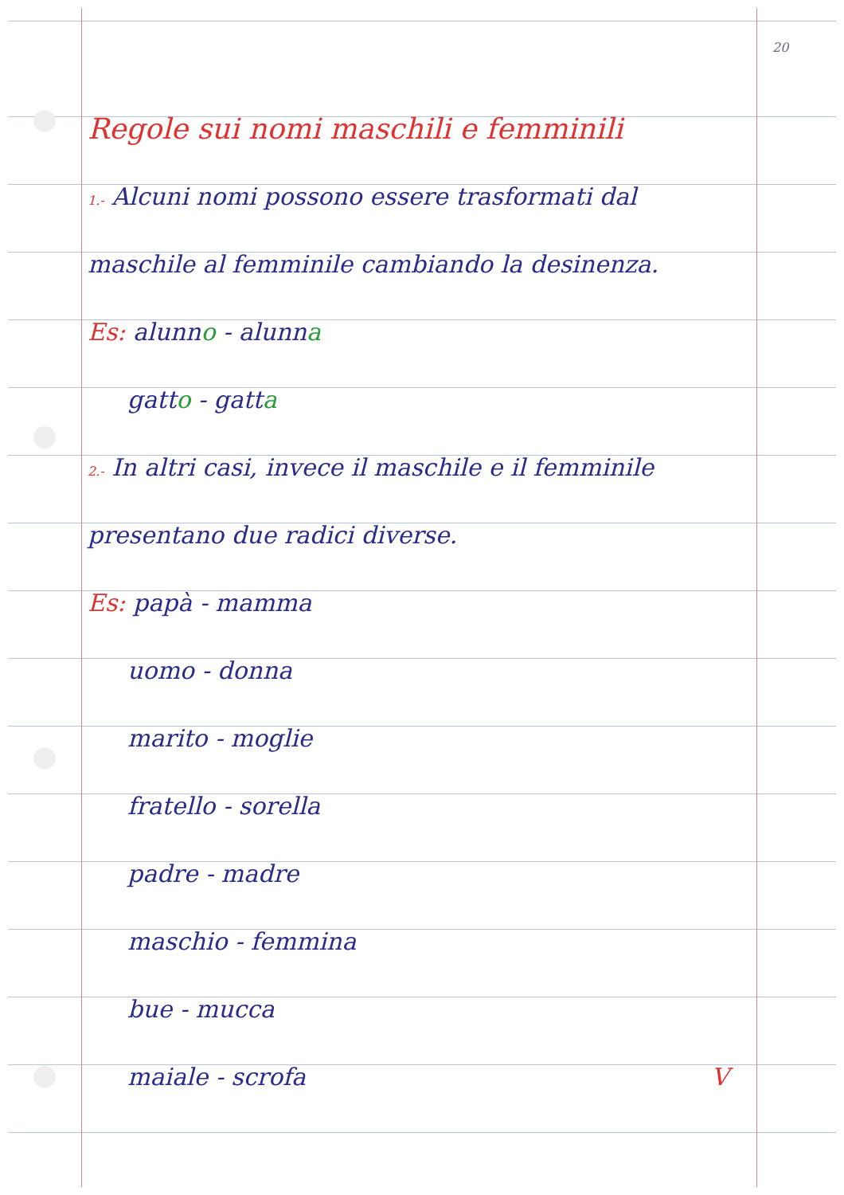20
Regole sui nomi maschili e femminili
1.- Alcuni nomi possono essere trasformati dal
maschile al femminile cambiando la desinenza.
Es: alunno - alunna
gatto - gatta
2.- In altri casi, invece il maschile e il femminile
presentano due radici diverse.
Es: papà - mamma
uomo - donna
marito - moglie
fratello - sorella
padre - madre
maschio - femmina
bue - mucca
maiale - scrofa V